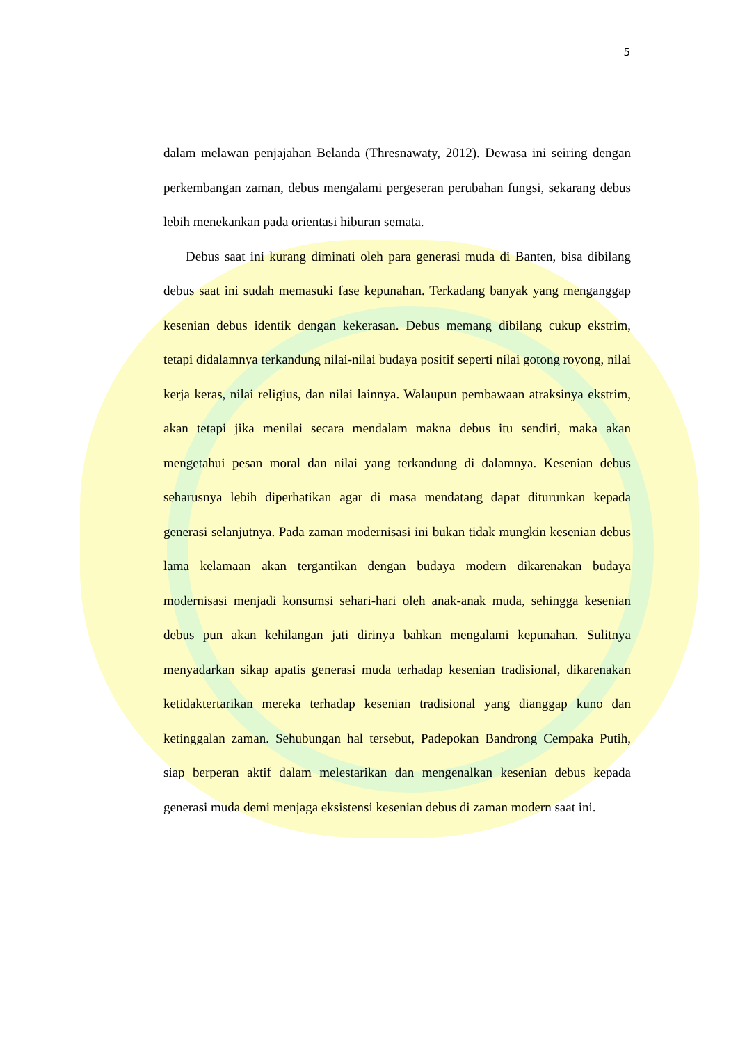5
dalam melawan penjajahan Belanda (Thresnawaty, 2012). Dewasa ini seiring dengan perkembangan zaman, debus mengalami pergeseran perubahan fungsi, sekarang debus lebih menekankan pada orientasi hiburan semata.
Debus saat ini kurang diminati oleh para generasi muda di Banten, bisa dibilang debus saat ini sudah memasuki fase kepunahan. Terkadang banyak yang menganggap kesenian debus identik dengan kekerasan. Debus memang dibilang cukup ekstrim, tetapi didalamnya terkandung nilai-nilai budaya positif seperti nilai gotong royong, nilai kerja keras, nilai religius, dan nilai lainnya. Walaupun pembawaan atraksinya ekstrim, akan tetapi jika menilai secara mendalam makna debus itu sendiri, maka akan mengetahui pesan moral dan nilai yang terkandung di dalamnya. Kesenian debus seharusnya lebih diperhatikan agar di masa mendatang dapat diturunkan kepada generasi selanjutnya. Pada zaman modernisasi ini bukan tidak mungkin kesenian debus lama kelamaan akan tergantikan dengan budaya modern dikarenakan budaya modernisasi menjadi konsumsi sehari-hari oleh anak-anak muda, sehingga kesenian debus pun akan kehilangan jati dirinya bahkan mengalami kepunahan. Sulitnya menyadarkan sikap apatis generasi muda terhadap kesenian tradisional, dikarenakan ketidaktertarikan mereka terhadap kesenian tradisional yang dianggap kuno dan ketinggalan zaman. Sehubungan hal tersebut, Padepokan Bandrong Cempaka Putih, siap berperan aktif dalam melestarikan dan mengenalkan kesenian debus kepada generasi muda demi menjaga eksistensi kesenian debus di zaman modern saat ini.